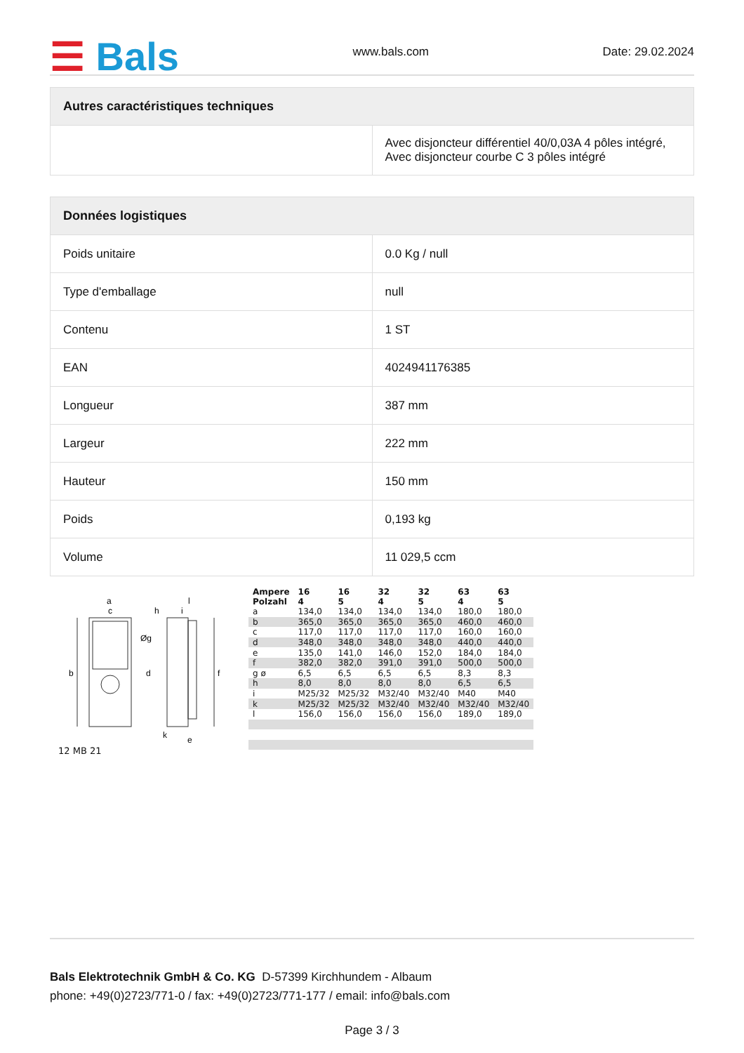☰ Bals
www.bals.com
Date: 29.02.2024
| Autres caractéristiques techniques | |
| --- | --- |
| | Avec disjoncteur différentiel 40/0,03A 4 pôles intégré, Avec disjoncteur courbe C 3 pôles intégré |
| Données logistiques | |
| --- | --- |
| Poids unitaire | 0.0 Kg / null |
| Type d'emballage | null |
| Contenu | 1 ST |
| EAN | 4024941176385 |
| Longueur | 387 mm |
| Largeur | 222 mm |
| Hauteur | 150 mm |
| Poids | 0,193 kg |
| Volume | 11 029,5 ccm |
a
c
h
i
l
b
d
Øg
f
k
e
12 MB 21
| Ampere Polzahl | 16 4 | 16 5 | 32 4 | 32 5 | 63 4 | 63 5 |
| a | 134,0 | 134,0 | 134,0 | 134,0 | 180,0 | 180,0 |
| b | 365,0 | 365,0 | 365,0 | 365,0 | 460,0 | 460,0 |
| c | 117,0 | 117,0 | 117,0 | 117,0 | 160,0 | 160,0 |
| d | 348,0 | 348,0 | 348,0 | 348,0 | 440,0 | 440,0 |
| e | 135,0 | 141,0 | 146,0 | 152,0 | 184,0 | 184,0 |
| f | 382,0 | 382,0 | 391,0 | 391,0 | 500,0 | 500,0 |
| g ø | 6,5 | 6,5 | 6,5 | 6,5 | 8,3 | 8,3 |
| h | 8,0 | 8,0 | 8,0 | 8,0 | 6,5 | 6,5 |
| i | M25/32 | M25/32 | M32/40 | M32/40 | M40 | M40 |
| k | M25/32 | M25/32 | M32/40 | M32/40 | M32/40 | M32/40 |
| l | 156,0 | 156,0 | 156,0 | 156,0 | 189,0 | 189,0 |
Bals Elektrotechnik GmbH & Co. KG D-57399 Kirchhundem - Albaum
phone: +49(0)2723/771-0 / fax: +49(0)2723/771-177 / email: info@bals.com
Page 3 / 3